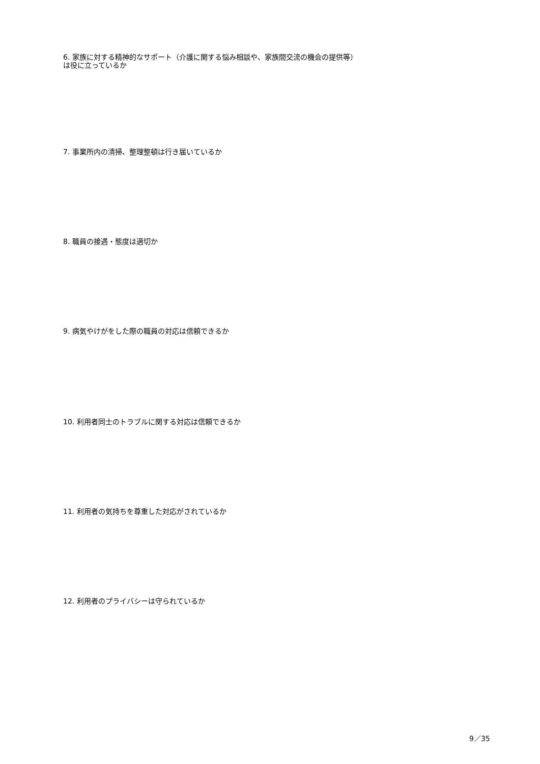6. 家族に対する精神的なサポート（介護に関する悩み相談や、家族間交流の機会の提供等）は役に立っているか
7. 事業所内の清掃、整理整頓は行き届いているか
8. 職員の接遇・態度は適切か
9. 病気やけがをした際の職員の対応は信頼できるか
10. 利用者同士のトラブルに関する対応は信頼できるか
11. 利用者の気持ちを尊重した対応がされているか
12. 利用者のプライバシーは守られているか
9／35